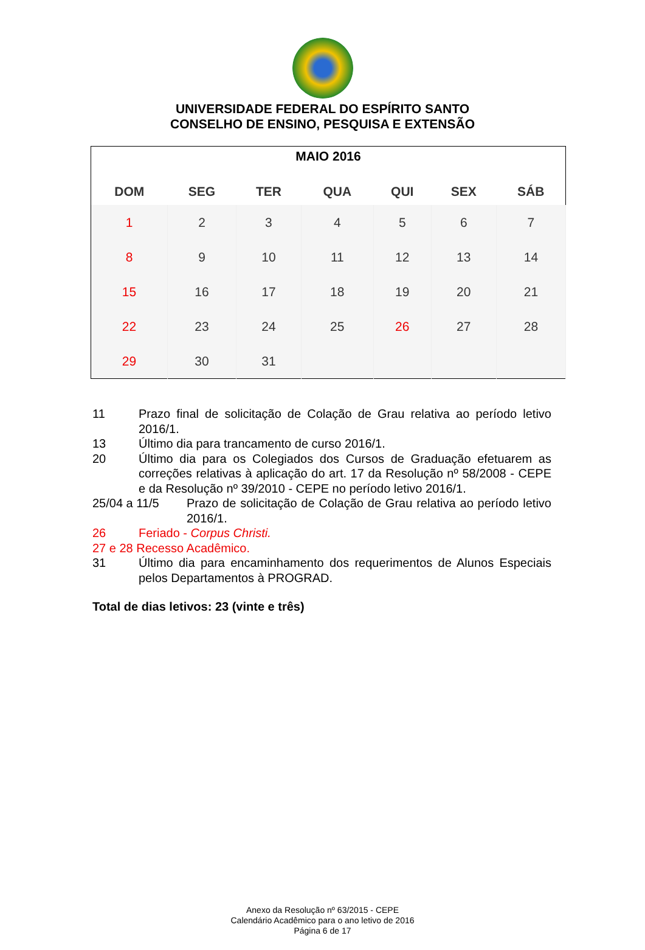UNIVERSIDADE FEDERAL DO ESPÍRITO SANTO
CONSELHO DE ENSINO, PESQUISA E EXTENSÃO
| MAIO 2016 | | | | | | |
| --- | --- | --- | --- | --- | --- | --- |
| DOM | SEG | TER | QUA | QUI | SEX | SÁB |
| 1 | 2 | 3 | 4 | 5 | 6 | 7 |
| 8 | 9 | 10 | 11 | 12 | 13 | 14 |
| 15 | 16 | 17 | 18 | 19 | 20 | 21 |
| 22 | 23 | 24 | 25 | 26 | 27 | 28 |
| 29 | 30 | 31 | | | | |
11 Prazo final de solicitação de Colação de Grau relativa ao período letivo 2016/1.
13 Último dia para trancamento de curso 2016/1.
20 Último dia para os Colegiados dos Cursos de Graduação efetuarem as correções relativas à aplicação do art. 17 da Resolução nº 58/2008 - CEPE e da Resolução nº 39/2010 - CEPE no período letivo 2016/1.
25/04 a 11/5 Prazo de solicitação de Colação de Grau relativa ao período letivo 2016/1.
26 Feriado - Corpus Christi.
27 e 28 Recesso Acadêmico.
31 Último dia para encaminhamento dos requerimentos de Alunos Especiais pelos Departamentos à PROGRAD.
Total de dias letivos: 23 (vinte e três)
Anexo da Resolução nº 63/2015 - CEPE
Calendário Acadêmico para o ano letivo de 2016
Página 6 de 17